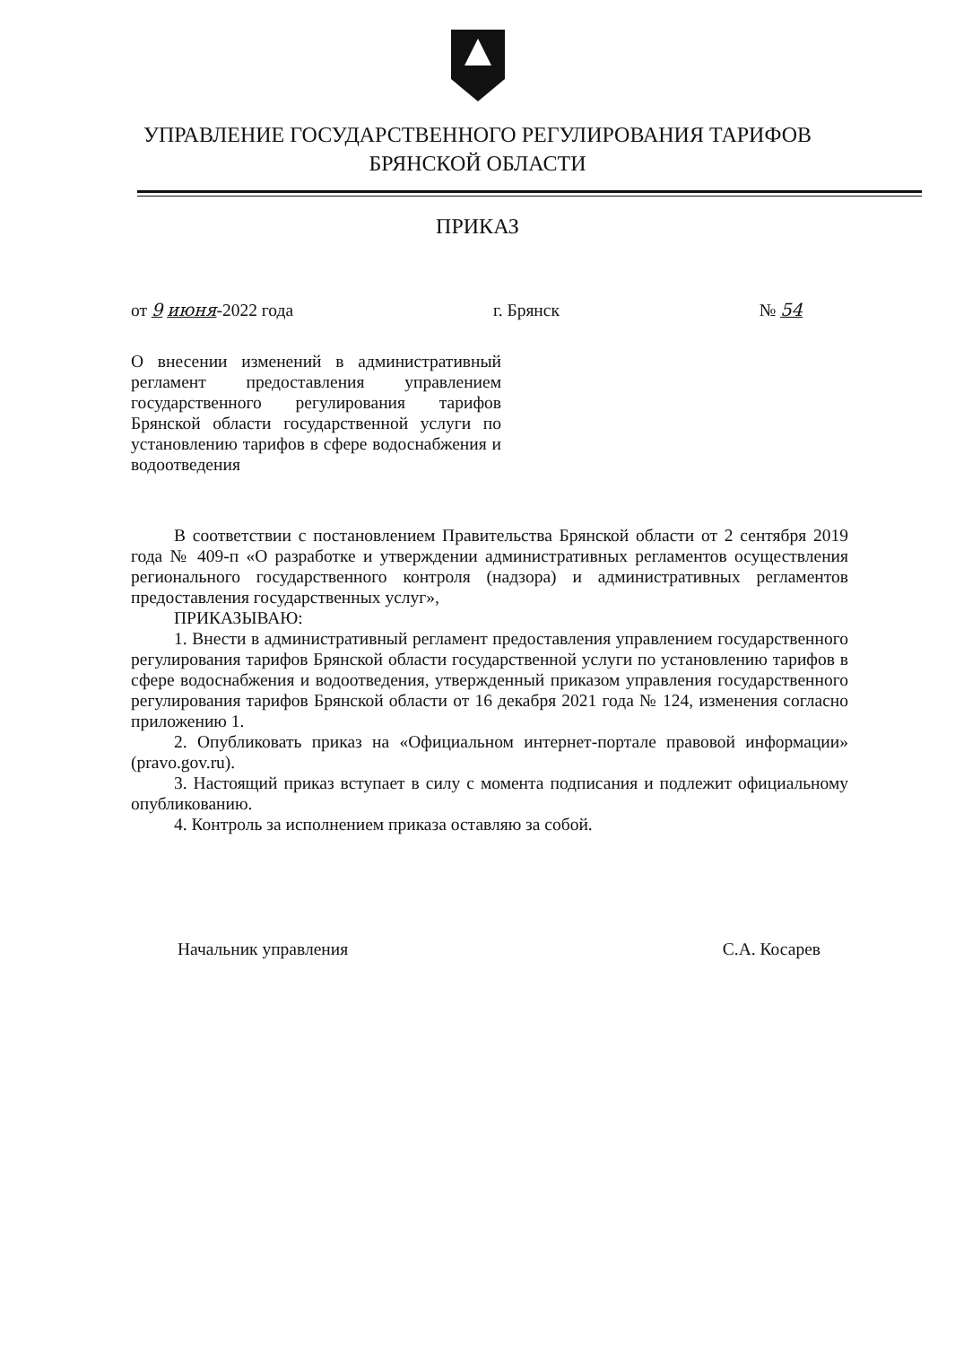УПРАВЛЕНИЕ ГОСУДАРСТВЕННОГО РЕГУЛИРОВАНИЯ ТАРИФОВ
БРЯНСКОЙ ОБЛАСТИ
ПРИКАЗ
от 9 июня-2022 года г. Брянск № 54
О внесении изменений в административный регламент предоставления управлением государственного регулирования тарифов Брянской области государственной услуги по установлению тарифов в сфере водоснабжения и водоотведения
В соответствии с постановлением Правительства Брянской области от 2 сентября 2019 года № 409-п «О разработке и утверждении административных регламентов осуществления регионального государственного контроля (надзора) и административных регламентов предоставления государственных услуг»,
ПРИКАЗЫВАЮ:
1. Внести в административный регламент предоставления управлением государственного регулирования тарифов Брянской области государственной услуги по установлению тарифов в сфере водоснабжения и водоотведения, утвержденный приказом управления государственного регулирования тарифов Брянской области от 16 декабря 2021 года № 124, изменения согласно приложению 1.
2. Опубликовать приказ на «Официальном интернет-портале правовой информации» (pravo.gov.ru).
3. Настоящий приказ вступает в силу с момента подписания и подлежит официальному опубликованию.
4. Контроль за исполнением приказа оставляю за собой.
Начальник управления С.А. Косарев